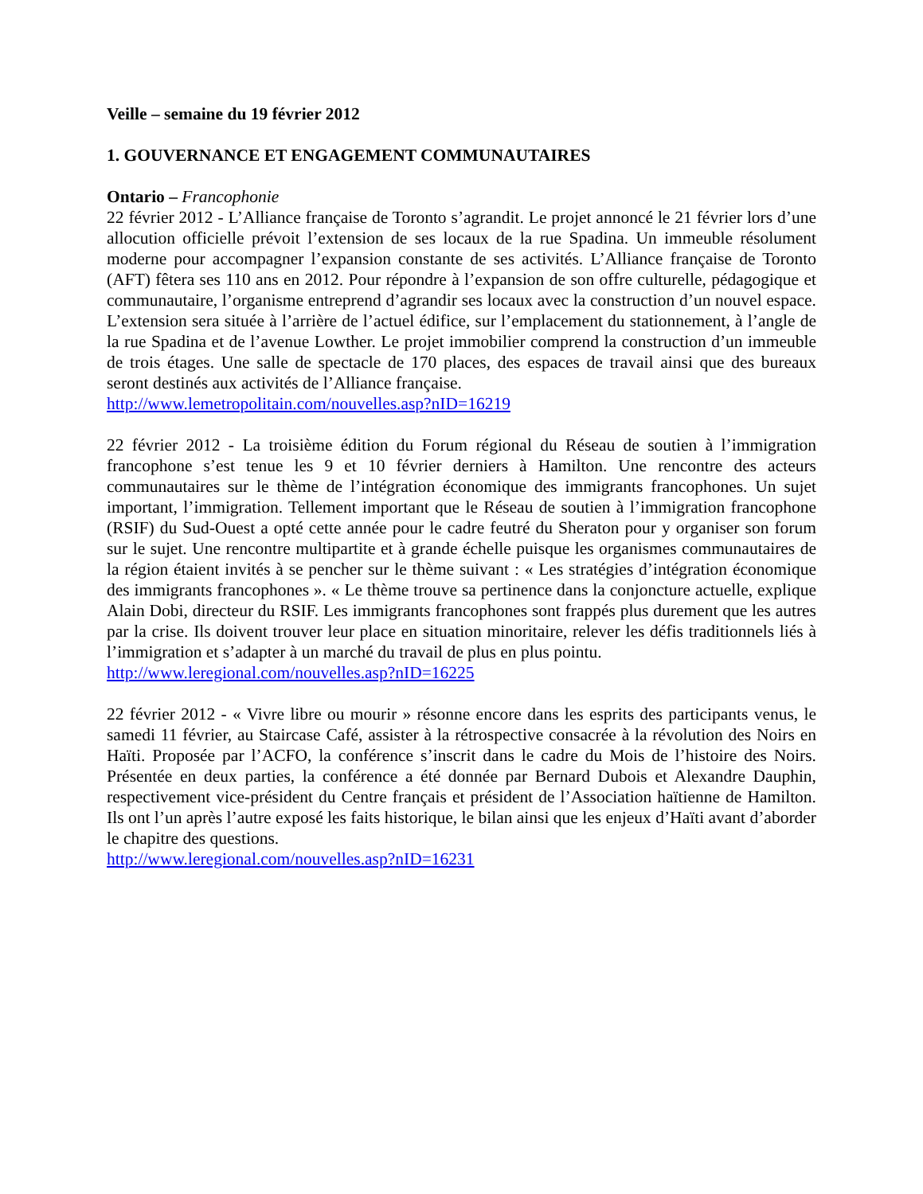Veille – semaine du 19 février 2012
1. GOUVERNANCE ET ENGAGEMENT COMMUNAUTAIRES
Ontario – Francophonie
22 février 2012 - L’Alliance française de Toronto s’agrandit. Le projet annoncé le 21 février lors d’une allocution officielle prévoit l’extension de ses locaux de la rue Spadina. Un immeuble résolument moderne pour accompagner l’expansion constante de ses activités. L’Alliance française de Toronto (AFT) fêtera ses 110 ans en 2012. Pour répondre à l’expansion de son offre culturelle, pédagogique et communautaire, l’organisme entreprend d’agrandir ses locaux avec la construction d’un nouvel espace. L’extension sera située à l’arrière de l’actuel édifice, sur l’emplacement du stationnement, à l’angle de la rue Spadina et de l’avenue Lowther. Le projet immobilier comprend la construction d’un immeuble de trois étages. Une salle de spectacle de 170 places, des espaces de travail ainsi que des bureaux seront destinés aux activités de l’Alliance française.
http://www.lemetropolitain.com/nouvelles.asp?nID=16219
22 février 2012 - La troisième édition du Forum régional du Réseau de soutien à l’immigration francophone s’est tenue les 9 et 10 février derniers à Hamilton. Une rencontre des acteurs communautaires sur le thème de l’intégration économique des immigrants francophones. Un sujet important, l’immigration. Tellement important que le Réseau de soutien à l’immigration francophone (RSIF) du Sud-Ouest a opté cette année pour le cadre feutré du Sheraton pour y organiser son forum sur le sujet. Une rencontre multipartite et à grande échelle puisque les organismes communautaires de la région étaient invités à se pencher sur le thème suivant : « Les stratégies d’intégration économique des immigrants francophones ». « Le thème trouve sa pertinence dans la conjoncture actuelle, explique Alain Dobi, directeur du RSIF. Les immigrants francophones sont frappés plus durement que les autres par la crise. Ils doivent trouver leur place en situation minoritaire, relever les défis traditionnels liés à l’immigration et s’adapter à un marché du travail de plus en plus pointu.
http://www.leregional.com/nouvelles.asp?nID=16225
22 février 2012 - « Vivre libre ou mourir » résonne encore dans les esprits des participants venus, le samedi 11 février, au Staircase Café, assister à la rétrospective consacrée à la révolution des Noirs en Haïti. Proposée par l’ACFO, la conférence s’inscrit dans le cadre du Mois de l’histoire des Noirs. Présentée en deux parties, la conférence a été donnée par Bernard Dubois et Alexandre Dauphin, respectivement vice-président du Centre français et président de l’Association haïtienne de Hamilton. Ils ont l’un après l’autre exposé les faits historique, le bilan ainsi que les enjeux d’Haïti avant d’aborder le chapitre des questions.
http://www.leregional.com/nouvelles.asp?nID=16231